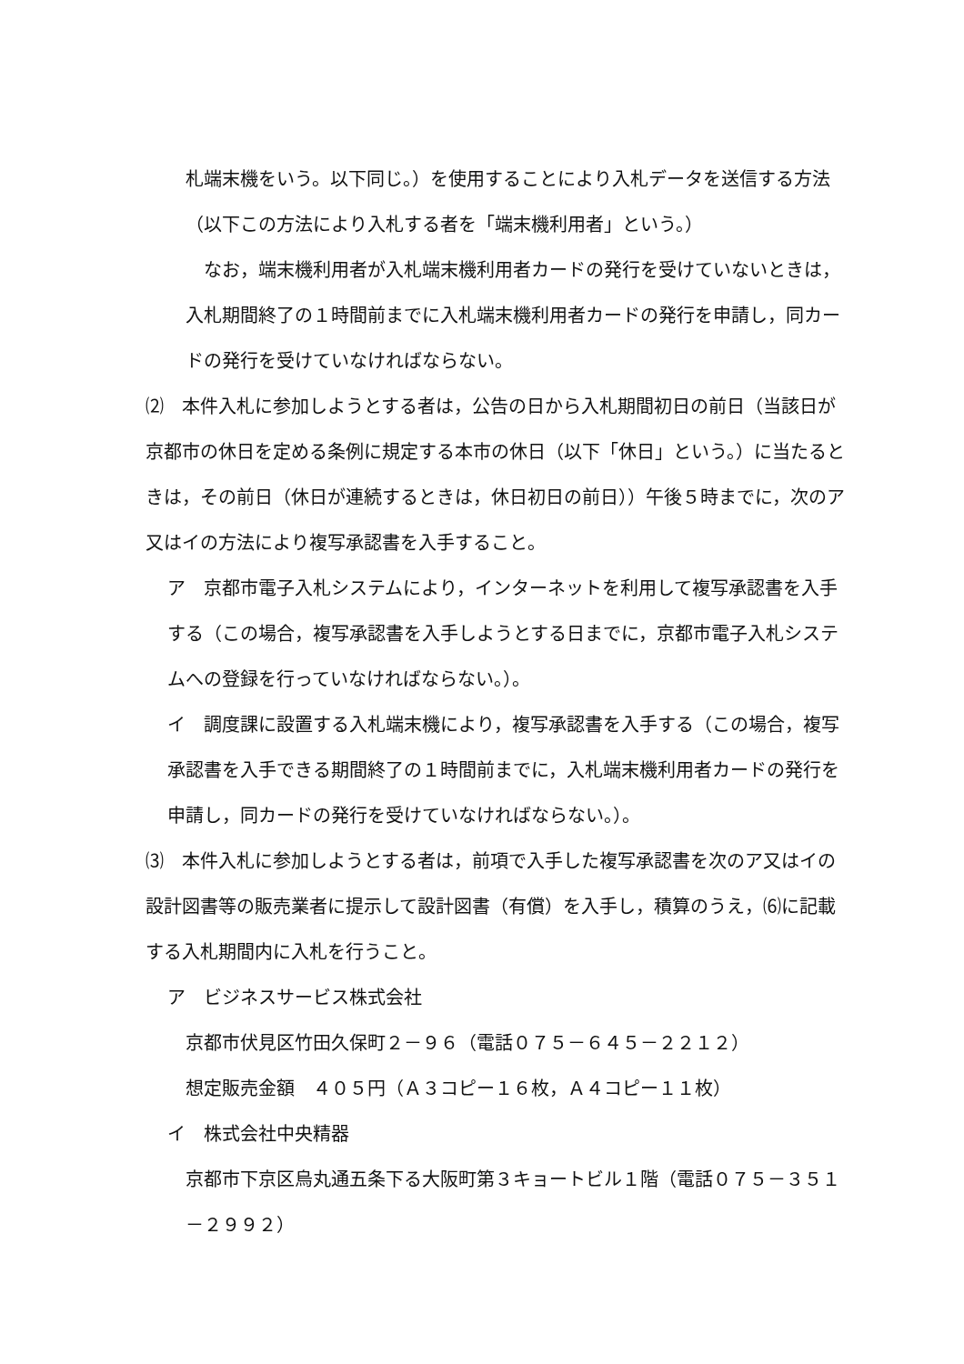札端末機をいう。以下同じ。）を使用することにより入札データを送信する方法（以下この方法により入札する者を「端末機利用者」という。）
　なお，端末機利用者が入札端末機利用者カードの発行を受けていないときは，入札期間終了の１時間前までに入札端末機利用者カードの発行を申請し，同カードの発行を受けていなければならない。
⑵　本件入札に参加しようとする者は，公告の日から入札期間初日の前日（当該日が京都市の休日を定める条例に規定する本市の休日（以下「休日」という。）に当たるときは，その前日（休日が連続するときは，休日初日の前日））午後５時までに，次のア又はイの方法により複写承認書を入手すること。
ア　京都市電子入札システムにより，インターネットを利用して複写承認書を入手する（この場合，複写承認書を入手しようとする日までに，京都市電子入札システムへの登録を行っていなければならない。）。
イ　調度課に設置する入札端末機により，複写承認書を入手する（この場合，複写承認書を入手できる期間終了の１時間前までに，入札端末機利用者カードの発行を申請し，同カードの発行を受けていなければならない。）。
⑶　本件入札に参加しようとする者は，前項で入手した複写承認書を次のア又はイの設計図書等の販売業者に提示して設計図書（有償）を入手し，積算のうえ，⑹に記載する入札期間内に入札を行うこと。
ア　ビジネスサービス株式会社
京都市伏見区竹田久保町２－９６（電話０７５－６４５－２２１２）
想定販売金額　４０５円（Ａ３コピー１６枚，Ａ４コピー１１枚）
イ　株式会社中央精器
京都市下京区烏丸通五条下る大阪町第３キョートビル１階（電話０７５－３５１－２９９２）